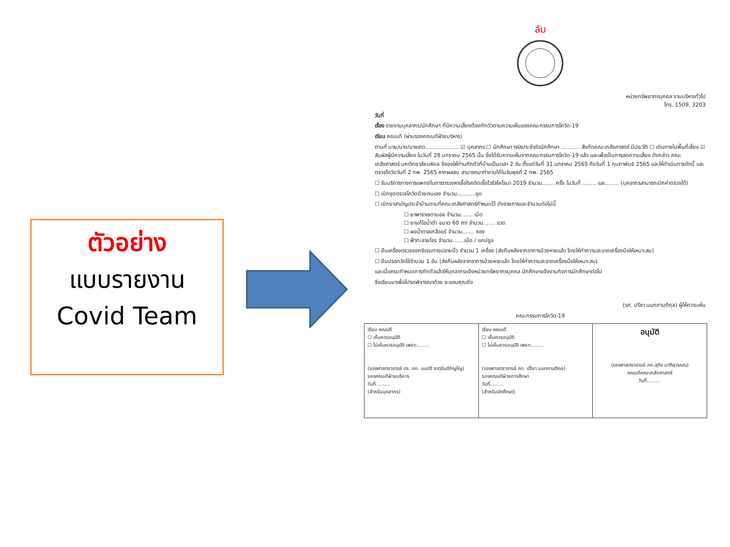ตัวอย่าง
แบบรายงาน
Covid Team
ลับ
หน่วยทรัพยากรบุคคล งานบริหารทั่วไป
โทร. 1509, 3203
วันที่
เรื่อง รายงานบุคลากร/นักศึกษา ที่มีความเสี่ยงต้องกักตัวตามความเห็นของคณะกรรมการโควิด-19
เรียน คณบดี (ผ่านรองคณบดีฝ่ายบริหาร)
ตามที่ นาย/นาง/นางสาว.................... ☑ บุคลากร ☐ นักศึกษา รหัสประจำตัวนักศึกษา ........... สังกัดคณะเภสัชศาสตร์ มีประวัติ ☐ เดินทางไปพื้นที่เสี่ยง ☑ สัมผัสผู้มีความเสี่ยง ในวันที่ 28 มกราคม 2565 นั้น ซึ่งได้รับความเห็นจากคณะกรรมการโควิด-19 แล้ว และเพื่อเป็นการลดความเสี่ยง ดังกล่าว คณะเภสัชศาสตร์ มหาวิทยาลัยมหิดล จึงขอให้ท่านกักตัวที่บ้านเป็นเวลา 2 วัน ตั้งแต่วันที่ 31 มกราคม 2565 ถึงวันที่ 1 กุมภาพันธ์ 2565 และให้ดำเนินการดังนี้ และตรวจโควิดวันที่ 2 กพ. 2565 หากผลลบ สามารถมาทำงานได้ในวันพุธที่ 2 กพ. 2565
☐ รับบริการทางการแพทย์ในการตรวจหาเชื้อโรคติดเชื้อไวรัสโคโรนา 2019 จำนวน....... ครั้ง ในวันที่ ........ และ........ (บุคลากรสามารถเบิกค่าตรวจได้)
☐ เบิกชุดตรวจโควิดด้วยตนเอง จำนวน...........ชุด
☐ เบิกยาสามัญประจำบ้านตามที่คณะเภสัชศาสตร์กำหนดไว้ ดังรายการและจำนวนต่อไปนี้
☐ ยาพาราเซตามอล จำนวน....... เม็ด
☐ ยาแก้ไอน้ำดำ ขนาด 60 ml จำนวน....... ขวด
☐ ผงน้ำตาลเกลือแร่ จำนวน....... ซอง
☐ ฟ้าทะลายโจร จำนวน.......เม็ด / แคปซูล
☐ ยืมเครื่องตรวจออกซิเจนทางปลายนิ้ว จำนวน 1 เครื่อง (ส่งคืนหลังจากอาการป่วยหายแล้ว โดยให้ทำความสะอาดเครื่องมือให้เหมาะสม)
☐ ยืมปรอทวัดไข้จำนวน 1 อัน (ส่งคืนหลังจากอาการป่วยหายแล้ว โดยให้ทำความสะอาดเครื่องมือให้เหมาะสม)
และเมื่อครบกำหนดการกักตัวแล้วให้บุคลากรแจ้งหน่วยทรัพยากรบุคคล นักศึกษาแจ้งงานกิจการนักศึกษาต่อไป
จึงเรียนมาเพื่อโปรดพิจารณาด้วย จะขอบคุณยิ่ง
(รศ. ปรีชา มนทกานติกุล) ผู้ให้ความเห็น
คณะกรรมการโควิด-19
| เรียน คณบดี ☐ เห็นควรอนุมัติ ☐ ไม่เห็นควรอนุมัติ เพราะ........ (รองศาสตราจารย์ ดร. ภก. มนตรี จาตุรันต์ภิญโญ) รองคณบดีฝ่ายบริหาร วันที่......... (สำหรับบุคลากร) | เรียน คณบดี ☐ เห็นควรอนุมัติ ☐ ไม่เห็นควรอนุมัติ เพราะ........ (รองศาสตราจารย์ ภก. ปรีชา มนทกานติกุล) รองคณบดีฝ่ายการศึกษา วันที่......... (สำหรับนักศึกษา) | อนุมัติ (รองศาสตราจารย์ ภก.สุกิจ นาฑีสุวรรณ) คณบดีคณะเภสัชศาสตร์ วันที่......... |